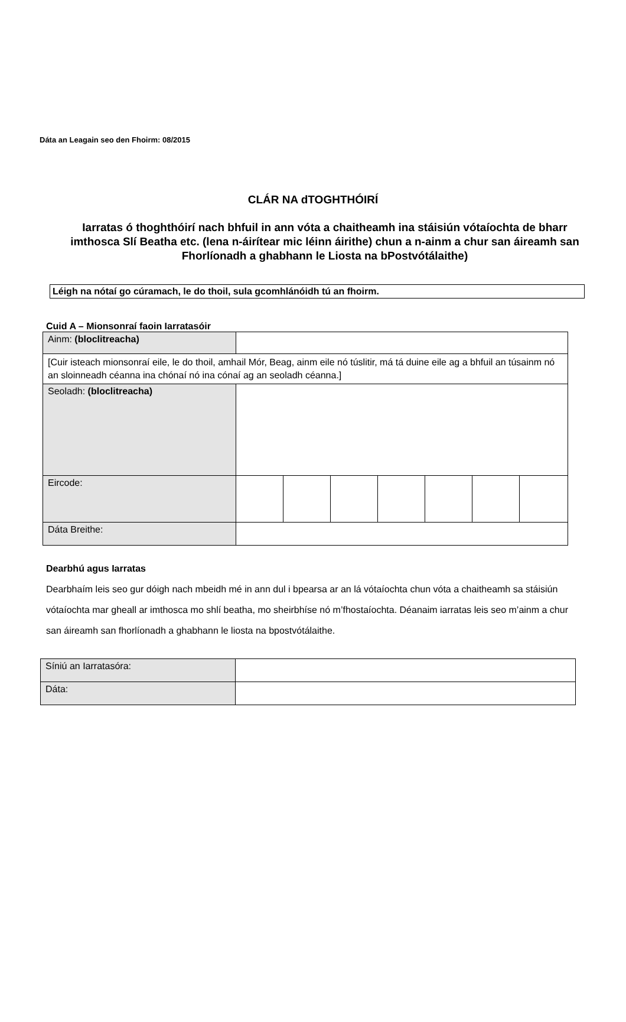Dáta an Leagain seo den Fhoirm: 08/2015
CLÁR NA dTOGHTHÓIRÍ
Iarratas ó thoghthóirí nach bhfuil in ann vóta a chaitheamh ina stáisiún vótaíochta de bharr imthosca Slí Beatha etc. (lena n-áirítear mic léinn áirithe) chun a n-ainm a chur san áireamh san Fhorlíonadh a ghabhann le Liosta na bPostvótálaithe)
Léigh na nótaí go cúramach, le do thoil, sula gcomhlánóidh tú an fhoirm.
Cuid A – Mionsonraí faoin Iarratasóir
| Ainm: (bloclitreacha) | | | | | | | |
| [Cuir isteach mionsonraí eile, le do thoil, amhail Mór, Beag, ainm eile nó túslitir, má tá duine eile ag a bhfuil an túsainm nó an sloinneadh céanna ina chónaí nó ina cónaí ag an seoladh céanna.] | | | | | | | |
| Seoladh: (bloclitreacha) | | | | | | | |
| Eircode: | | | | | | | |
| Dáta Breithe: | | | | | | | |
Dearbhú agus Iarratas
Dearbhaím leis seo gur dóigh nach mbeidh mé in ann dul i bpearsa ar an lá vótaíochta chun vóta a chaitheamh sa stáisiún vótaíochta mar gheall ar imthosca mo shlí beatha, mo sheirbhíse nó m’fhostaíochta. Déanaim iarratas leis seo m’ainm a chur san áireamh san fhorlíonadh a ghabhann le liosta na bpostvótálaithe.
| Síniú an Iarratasóra: | |
| Dáta: | |